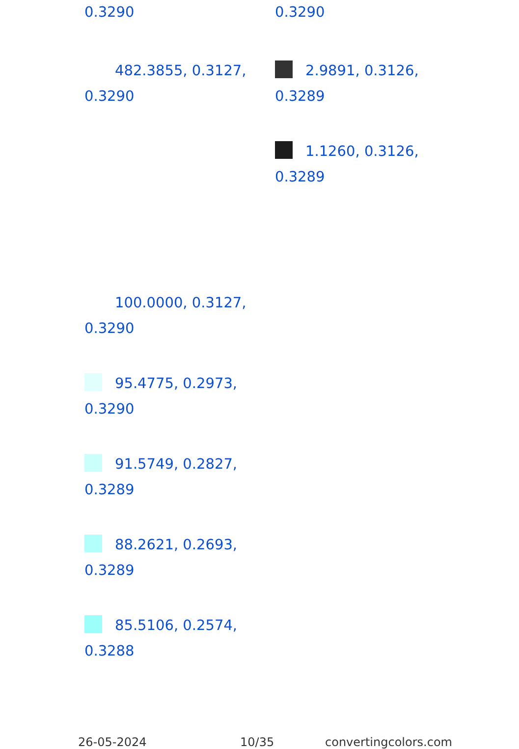0.3290
482.3855, 0.3127,
0.3290
100.0000, 0.3127,
0.3290
95.4775, 0.2973,
0.3290
91.5749, 0.2827,
0.3289
88.2621, 0.2693,
0.3289
85.5106, 0.2574,
0.3288
0.3290
2.9891, 0.3126,
0.3289
1.1260, 0.3126,
0.3289
26-05-2024 10/35 convertingcolors.com